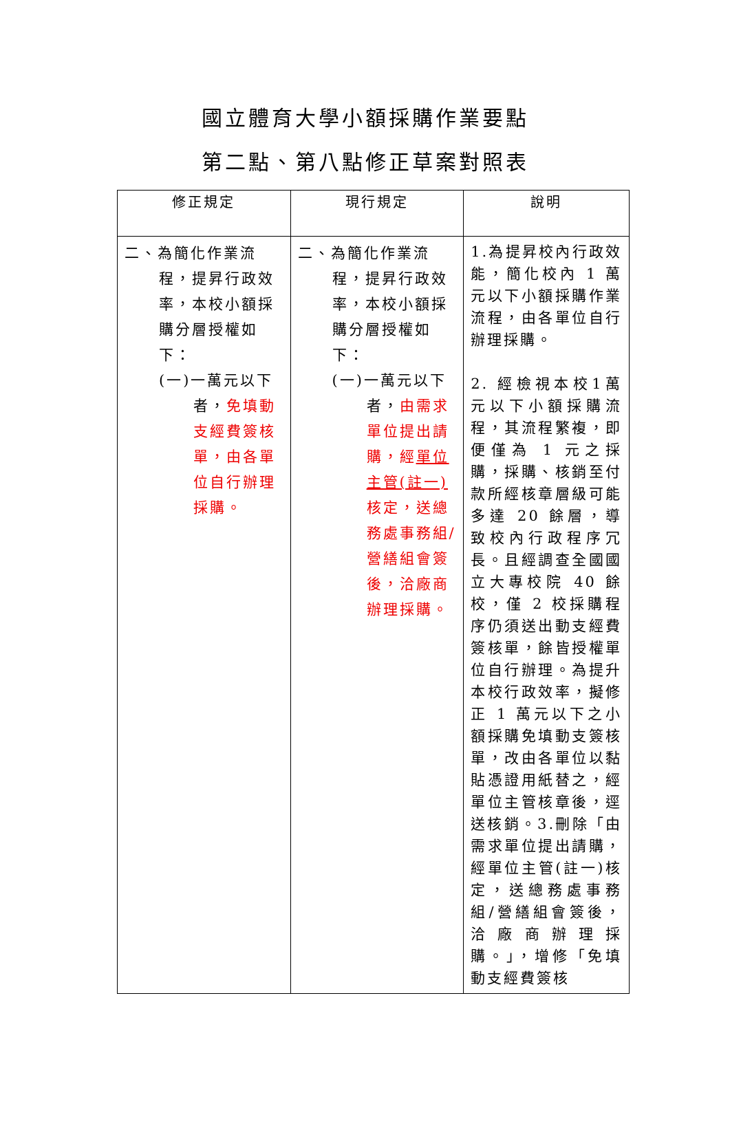國立體育大學小額採購作業要點
第二點、第八點修正草案對照表
| 修正規定 | 現行規定 | 說明 |
| --- | --- | --- |
| 二、為簡化作業流 程，提昇行政效率，本校小額採購分層授權如下： (一)一萬元以下 者， 免填動支經費簽核單，由各單位自行辦理採購。 | 二、為簡化作業流 程，提昇行政效率，本校小額採購分層授權如下： (一)一萬元以下 者， 由需求單位提出請購，經 單位主管(註一) 核定，送總務處事務組/營繕組會簽後，洽廠商辦理採購。 | 1.為提昇校內行政效能，簡化校內 1 萬元以下小額採購作業流程，由各單位自行辦理採購。 2. 經檢視本校1萬元以下小額採購流程，其流程繁複，即便僅為 1 元之採購，採購、核銷至付款所經核章層級可能多達 20 餘層，導致校內行政程序冗長。且經調查全國國立大專校院 40 餘校，僅 2 校採購程序仍須送出動支經費簽核單，餘皆授權單位自行辦理。為提升本校行政效率，擬修正 1 萬元以下之小額採購免填動支簽核單，改由各單位以黏貼憑證用紙替之，經單位主管核章後，逕送核銷。3.刪除「由需求單位提出請購，經單位主管(註一)核定，送總務處事務組/營繕組會簽後，洽廠商辦理採購。」，增修「免填動支經費簽核 |